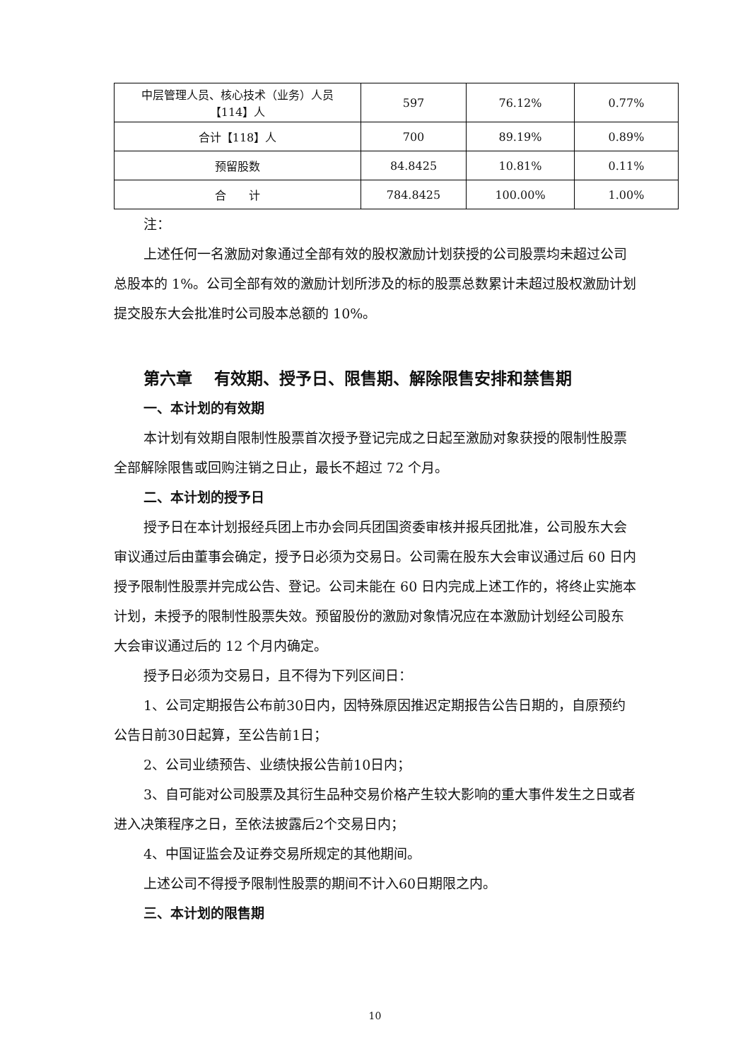| 中层管理人员、核心技术（业务）人员 【114】人 | 597 | 76.12% | 0.77% |
| 合计【118】人 | 700 | 89.19% | 0.89% |
| 预留股数 | 84.8425 | 10.81% | 0.11% |
| 合 计 | 784.8425 | 100.00% | 1.00% |
注：
上述任何一名激励对象通过全部有效的股权激励计划获授的公司股票均未超过公司总股本的 1%。公司全部有效的激励计划所涉及的标的股票总数累计未超过股权激励计划提交股东大会批准时公司股本总额的 10%。
第六章　 有效期、授予日、限售期、解除限售安排和禁售期
一、本计划的有效期
本计划有效期自限制性股票首次授予登记完成之日起至激励对象获授的限制性股票全部解除限售或回购注销之日止，最长不超过 72 个月。
二、本计划的授予日
授予日在本计划报经兵团上市办会同兵团国资委审核并报兵团批准，公司股东大会审议通过后由董事会确定，授予日必须为交易日。公司需在股东大会审议通过后 60 日内授予限制性股票并完成公告、登记。公司未能在 60 日内完成上述工作的，将终止实施本计划，未授予的限制性股票失效。预留股份的激励对象情况应在本激励计划经公司股东大会审议通过后的 12 个月内确定。
授予日必须为交易日，且不得为下列区间日：
1、公司定期报告公布前30日内，因特殊原因推迟定期报告公告日期的，自原预约公告日前30日起算，至公告前1日；
2、公司业绩预告、业绩快报公告前10日内；
3、自可能对公司股票及其衍生品种交易价格产生较大影响的重大事件发生之日或者进入决策程序之日，至依法披露后2个交易日内；
4、中国证监会及证券交易所规定的其他期间。
上述公司不得授予限制性股票的期间不计入60日期限之内。
三、本计划的限售期
10